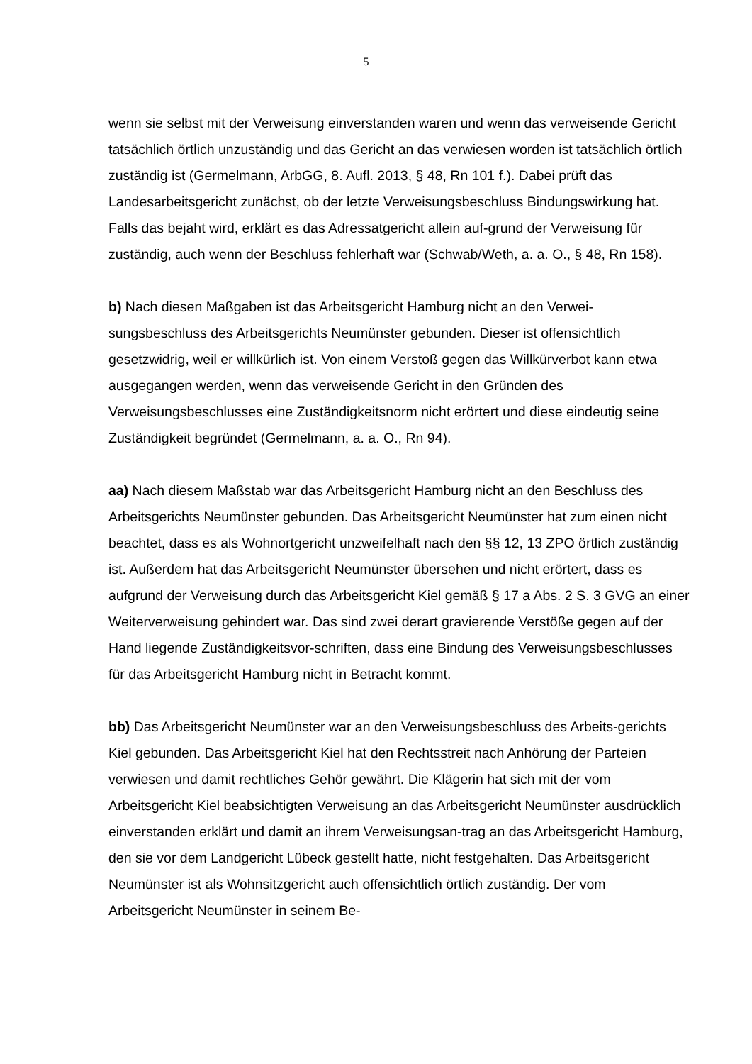5
wenn sie selbst mit der Verweisung einverstanden waren und wenn das verweisende Gericht tatsächlich örtlich unzuständig und das Gericht an das verwiesen worden ist tatsächlich örtlich zuständig ist (Germelmann, ArbGG, 8. Aufl. 2013, § 48, Rn 101 f.). Dabei prüft das Landesarbeitsgericht zunächst, ob der letzte Verweisungsbeschluss Bindungswirkung hat. Falls das bejaht wird, erklärt es das Adressatgericht allein auf-grund der Verweisung für zuständig, auch wenn der Beschluss fehlerhaft war (Schwab/Weth, a. a. O., § 48, Rn 158).
b) Nach diesen Maßgaben ist das Arbeitsgericht Hamburg nicht an den Verwei-sungsbeschluss des Arbeitsgerichts Neumünster gebunden. Dieser ist offensichtlich gesetzwidrig, weil er willkürlich ist. Von einem Verstoß gegen das Willkürverbot kann etwa ausgegangen werden, wenn das verweisende Gericht in den Gründen des Verweisungsbeschlusses eine Zuständigkeitsnorm nicht erörtert und diese eindeutig seine Zuständigkeit begründet (Germelmann, a. a. O., Rn 94).
aa) Nach diesem Maßstab war das Arbeitsgericht Hamburg nicht an den Beschluss des Arbeitsgerichts Neumünster gebunden. Das Arbeitsgericht Neumünster hat zum einen nicht beachtet, dass es als Wohnortgericht unzweifelhaft nach den §§ 12, 13 ZPO örtlich zuständig ist. Außerdem hat das Arbeitsgericht Neumünster übersehen und nicht erörtert, dass es aufgrund der Verweisung durch das Arbeitsgericht Kiel gemäß § 17 a Abs. 2 S. 3 GVG an einer Weiterverweisung gehindert war. Das sind zwei derart gravierende Verstöße gegen auf der Hand liegende Zuständigkeitsvor-schriften, dass eine Bindung des Verweisungsbeschlusses für das Arbeitsgericht Hamburg nicht in Betracht kommt.
bb) Das Arbeitsgericht Neumünster war an den Verweisungsbeschluss des Arbeits-gerichts Kiel gebunden. Das Arbeitsgericht Kiel hat den Rechtsstreit nach Anhörung der Parteien verwiesen und damit rechtliches Gehör gewährt. Die Klägerin hat sich mit der vom Arbeitsgericht Kiel beabsichtigten Verweisung an das Arbeitsgericht Neumünster ausdrücklich einverstanden erklärt und damit an ihrem Verweisungsan-trag an das Arbeitsgericht Hamburg, den sie vor dem Landgericht Lübeck gestellt hatte, nicht festgehalten. Das Arbeitsgericht Neumünster ist als Wohnsitzgericht auch offensichtlich örtlich zuständig. Der vom Arbeitsgericht Neumünster in seinem Be-